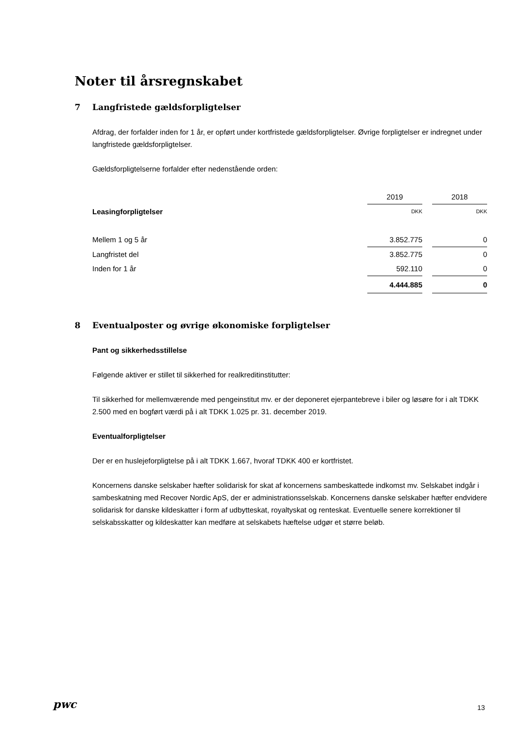Noter til årsregnskabet
7 Langfristede gældsforpligtelser
Afdrag, der forfalder inden for 1 år, er opført under kortfristede gældsforpligtelser. Øvrige forpligtelser er indregnet under langfristede gældsforpligtelser.
Gældsforpligtelserne forfalder efter nedenstående orden:
| | 2019 | | 2018 |
| Leasingforpligtelser | DKK | | DKK |
| Mellem 1 og 5 år | 3.852.775 | | 0 |
| Langfristet del | 3.852.775 | | 0 |
| Inden for 1 år | 592.110 | | 0 |
| | 4.444.885 | | 0 |
8 Eventualposter og øvrige økonomiske forpligtelser
Pant og sikkerhedsstillelse
Følgende aktiver er stillet til sikkerhed for realkreditinstitutter:
Til sikkerhed for mellemværende med pengeinstitut mv. er der deponeret ejerpantebreve i biler og løsøre for i alt TDKK 2.500 med en bogført værdi på i alt TDKK 1.025 pr. 31. december 2019.
Eventualforpligtelser
Der er en huslejeforpligtelse på i alt TDKK 1.667, hvoraf TDKK 400 er kortfristet.
Koncernens danske selskaber hæfter solidarisk for skat af koncernens sambeskattede indkomst mv. Selskabet indgår i sambeskatning med Recover Nordic ApS, der er administrationsselskab. Koncernens danske selskaber hæfter endvidere solidarisk for danske kildeskatter i form af udbytteskat, royaltyskat og renteskat. Eventuelle senere korrektioner til selskabsskatter og kildeskatter kan medføre at selskabets hæftelse udgør et større beløb.
pwc 13